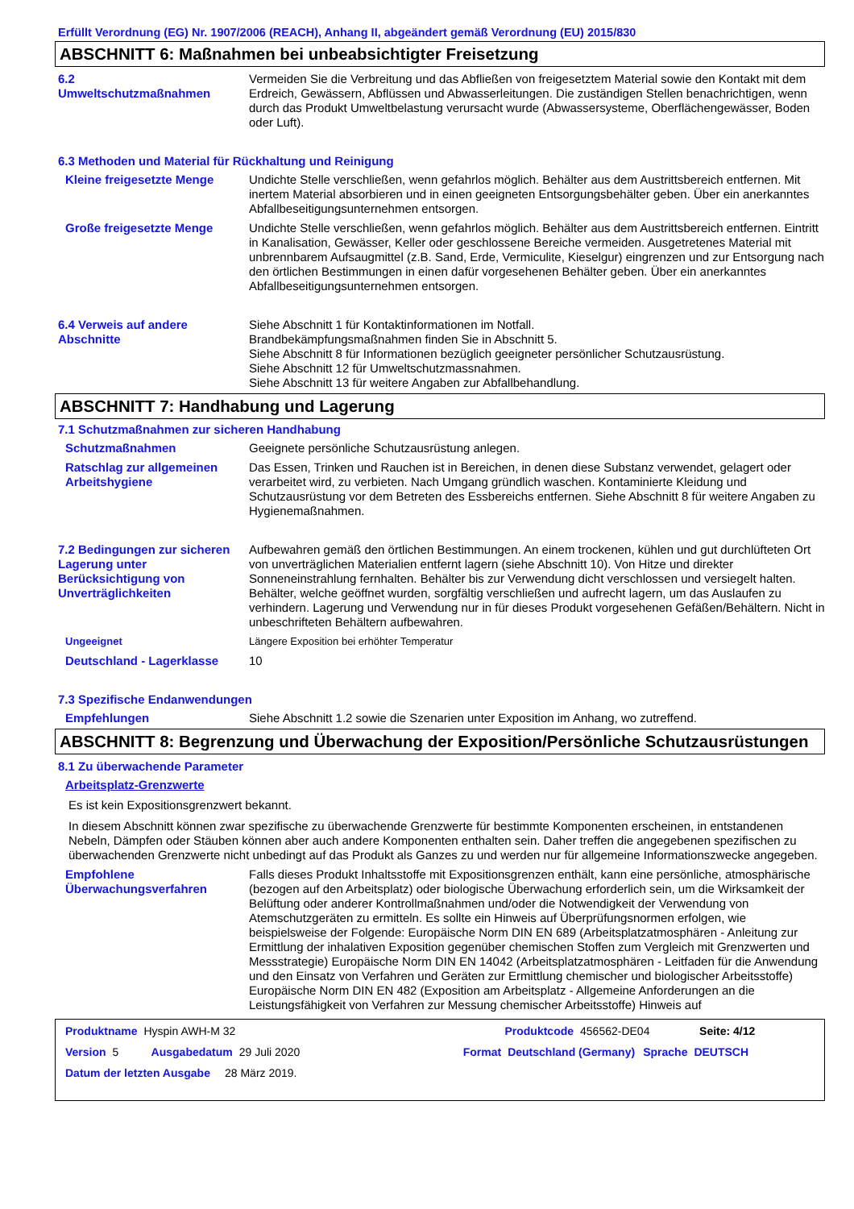Erfüllt Verordnung (EG) Nr. 1907/2006 (REACH), Anhang II, abgeändert gemäß Verordnung (EU) 2015/830
ABSCHNITT 6: Maßnahmen bei unbeabsichtigter Freisetzung
6.2
Umweltschutzmaßnahmen
Vermeiden Sie die Verbreitung und das Abfließen von freigesetztem Material sowie den Kontakt mit dem Erdreich, Gewässern, Abflüssen und Abwasserleitungen. Die zuständigen Stellen benachrichtigen, wenn durch das Produkt Umweltbelastung verursacht wurde (Abwassersysteme, Oberflächengewässer, Boden oder Luft).
6.3 Methoden und Material für Rückhaltung und Reinigung
Kleine freigesetzte Menge Undichte Stelle verschließen, wenn gefahrlos möglich. Behälter aus dem Austrittsbereich entfernen. Mit inertem Material absorbieren und in einen geeigneten Entsorgungsbehälter geben. Über ein anerkanntes Abfallbeseitigungsunternehmen entsorgen.
Große freigesetzte Menge Undichte Stelle verschließen, wenn gefahrlos möglich. Behälter aus dem Austrittsbereich entfernen. Eintritt in Kanalisation, Gewässer, Keller oder geschlossene Bereiche vermeiden. Ausgetretenes Material mit unbrennbarem Aufsaugmittel (z.B. Sand, Erde, Vermiculite, Kieselgur) eingrenzen und zur Entsorgung nach den örtlichen Bestimmungen in einen dafür vorgesehenen Behälter geben. Über ein anerkanntes Abfallbeseitigungsunternehmen entsorgen.
6.4 Verweis auf andere Abschnitte
Siehe Abschnitt 1 für Kontaktinformationen im Notfall.
Brandbekämpfungsmaßnahmen finden Sie in Abschnitt 5.
Siehe Abschnitt 8 für Informationen bezüglich geeigneter persönlicher Schutzausrüstung.
Siehe Abschnitt 12 für Umweltschutzmassnahmen.
Siehe Abschnitt 13 für weitere Angaben zur Abfallbehandlung.
ABSCHNITT 7: Handhabung und Lagerung
7.1 Schutzmaßnahmen zur sicheren Handhabung
Schutzmaßnahmen Geeignete persönliche Schutzausrüstung anlegen.
Ratschlag zur allgemeinen Arbeitshygiene
Das Essen, Trinken und Rauchen ist in Bereichen, in denen diese Substanz verwendet, gelagert oder verarbeitet wird, zu verbieten. Nach Umgang gründlich waschen. Kontaminierte Kleidung und Schutzausrüstung vor dem Betreten des Essbereichs entfernen. Siehe Abschnitt 8 für weitere Angaben zu Hygienemaßnahmen.
7.2 Bedingungen zur sicheren Lagerung unter Berücksichtigung von Unverträglichkeiten
Aufbewahren gemäß den örtlichen Bestimmungen. An einem trockenen, kühlen und gut durchlüfteten Ort von unverträglichen Materialien entfernt lagern (siehe Abschnitt 10). Von Hitze und direkter Sonneneinstrahlung fernhalten. Behälter bis zur Verwendung dicht verschlossen und versiegelt halten. Behälter, welche geöffnet wurden, sorgfältig verschließen und aufrecht lagern, um das Auslaufen zu verhindern. Lagerung und Verwendung nur in für dieses Produkt vorgesehenen Gefäßen/Behältern. Nicht in unbeschrifteten Behältern aufbewahren.
Ungeeignet Längere Exposition bei erhöhter Temperatur
Deutschland - Lagerklasse 10
7.3 Spezifische Endanwendungen
Empfehlungen Siehe Abschnitt 1.2 sowie die Szenarien unter Exposition im Anhang, wo zutreffend.
ABSCHNITT 8: Begrenzung und Überwachung der Exposition/Persönliche Schutzausrüstungen
8.1 Zu überwachende Parameter
Arbeitsplatz-Grenzwerte
Es ist kein Expositionsgrenzwert bekannt.
In diesem Abschnitt können zwar spezifische zu überwachende Grenzwerte für bestimmte Komponenten erscheinen, in entstandenen Nebeln, Dämpfen oder Stäuben können aber auch andere Komponenten enthalten sein. Daher treffen die angegebenen spezifischen zu überwachenden Grenzwerte nicht unbedingt auf das Produkt als Ganzes zu und werden nur für allgemeine Informationszwecke angegeben.
Empfohlene Überwachungsverfahren
Falls dieses Produkt Inhaltsstoffe mit Expositionsgrenzen enthält, kann eine persönliche, atmosphärische (bezogen auf den Arbeitsplatz) oder biologische Überwachung erforderlich sein, um die Wirksamkeit der Belüftung oder anderer Kontrollmaßnahmen und/oder die Notwendigkeit der Verwendung von Atemschutzgeräten zu ermitteln. Es sollte ein Hinweis auf Überprüfungsnormen erfolgen, wie beispielsweise der Folgende: Europäische Norm DIN EN 689 (Arbeitsplatzatmosphären - Anleitung zur Ermittlung der inhalativen Exposition gegenüber chemischen Stoffen zum Vergleich mit Grenzwerten und Messstrategie) Europäische Norm DIN EN 14042 (Arbeitsplatzatmosphären - Leitfaden für die Anwendung und den Einsatz von Verfahren und Geräten zur Ermittlung chemischer und biologischer Arbeitsstoffe) Europäische Norm DIN EN 482 (Exposition am Arbeitsplatz - Allgemeine Anforderungen an die Leistungsfähigkeit von Verfahren zur Messung chemischer Arbeitsstoffe) Hinweis auf
Produktname Hyspin AWH-M 32 Produktcode 456562-DE04 Seite: 4/12
Version 5 Ausgabedatum 29 Juli 2020 Format Deutschland (Germany) Sprache DEUTSCH
Datum der letzten Ausgabe 28 März 2019.